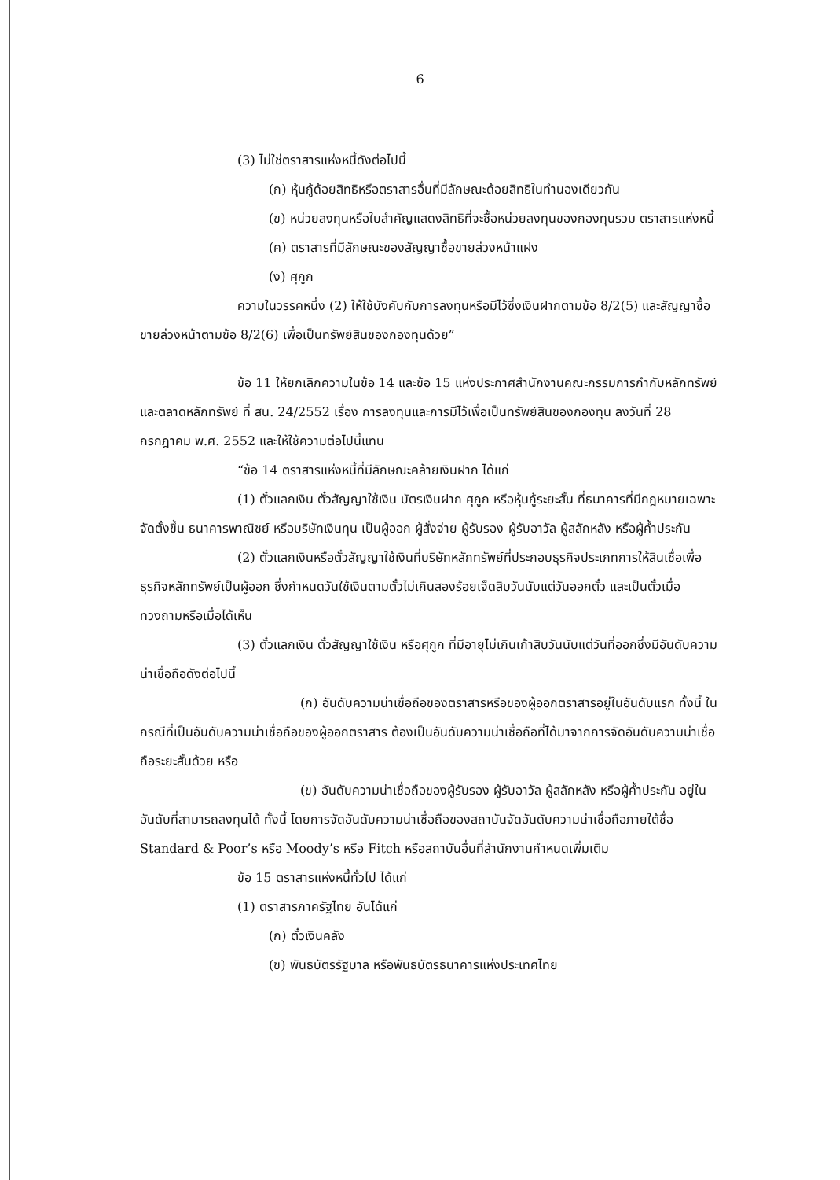6
(3) ไม่ใช่ตราสารแห่งหนี้ดังต่อไปนี้
(ก) หุ้นกู้ด้อยสิทธิหรือตราสารอื่นที่มีลักษณะด้อยสิทธิในทำนองเดียวกัน
(ข) หน่วยลงทุนหรือใบสำคัญแสดงสิทธิที่จะซื้อหน่วยลงทุนของกองทุนรวม ตราสารแห่งหนี้
(ค) ตราสารที่มีลักษณะของสัญญาซื้อขายล่วงหน้าแฝง
(ง) ศุกูก
ความในวรรคหนึ่ง (2) ให้ใช้บังคับกับการลงทุนหรือมีไว้ซึ่งเงินฝากตามข้อ 8/2(5) และสัญญาซื้อขายล่วงหน้าตามข้อ 8/2(6) เพื่อเป็นทรัพย์สินของกองทุนด้วย”
ข้อ 11 ให้ยกเลิกความในข้อ 14 และข้อ 15 แห่งประกาศสำนักงานคณะกรรมการกำกับหลักทรัพย์และตลาดหลักทรัพย์ ที่ สน. 24/2552 เรื่อง การลงทุนและการมีไว้เพื่อเป็นทรัพย์สินของกองทุน ลงวันที่ 28 กรกฎาคม พ.ศ. 2552 และให้ใช้ความต่อไปนี้แทน
“ข้อ 14 ตราสารแห่งหนี้ที่มีลักษณะคล้ายเงินฝาก ได้แก่
(1) ตั๋วแลกเงิน ตั๋วสัญญาใช้เงิน บัตรเงินฝาก ศุกูก หรือหุ้นกู้ระยะสั้น ที่ธนาคารที่มีกฎหมายเฉพาะจัดตั้งขึ้น ธนาคารพาณิชย์ หรือบริษัทเงินทุน เป็นผู้ออก ผู้สั่งจ่าย ผู้รับรอง ผู้รับอาวัล ผู้สลักหลัง หรือผู้ค้ำประกัน
(2) ตั๋วแลกเงินหรือตั๋วสัญญาใช้เงินที่บริษัทหลักทรัพย์ที่ประกอบธุรกิจประเภทการให้สินเชื่อเพื่อธุรกิจหลักทรัพย์เป็นผู้ออก ซึ่งกำหนดวันใช้เงินตามตั๋วไม่เกินสองร้อยเจ็ดสิบวันนับแต่วันออกตั๋ว และเป็นตั๋วเมื่อทวงถามหรือเมื่อได้เห็น
(3) ตั๋วแลกเงิน ตั๋วสัญญาใช้เงิน หรือศุกูก ที่มีอายุไม่เกินเก้าสิบวันนับแต่วันที่ออกซึ่งมีอันดับความน่าเชื่อถือดังต่อไปนี้
(ก) อันดับความน่าเชื่อถือของตราสารหรือของผู้ออกตราสารอยู่ในอันดับแรก ทั้งนี้ ในกรณีที่เป็นอันดับความน่าเชื่อถือของผู้ออกตราสาร ต้องเป็นอันดับความน่าเชื่อถือที่ได้มาจากการจัดอันดับความน่าเชื่อถือระยะสั้นด้วย หรือ
(ข) อันดับความน่าเชื่อถือของผู้รับรอง ผู้รับอาวัล ผู้สลักหลัง หรือผู้ค้ำประกัน อยู่ในอันดับที่สามารถลงทุนได้ ทั้งนี้ โดยการจัดอันดับความน่าเชื่อถือของสถาบันจัดอันดับความน่าเชื่อถือภายใต้ชื่อ Standard & Poor’s หรือ Moody’s หรือ Fitch หรือสถาบันอื่นที่สำนักงานกำหนดเพิ่มเติม
ข้อ 15 ตราสารแห่งหนี้ทั่วไป ได้แก่
(1) ตราสารภาครัฐไทย อันได้แก่
(ก) ตั๋วเงินคลัง
(ข) พันธบัตรรัฐบาล หรือพันธบัตรธนาคารแห่งประเทศไทย